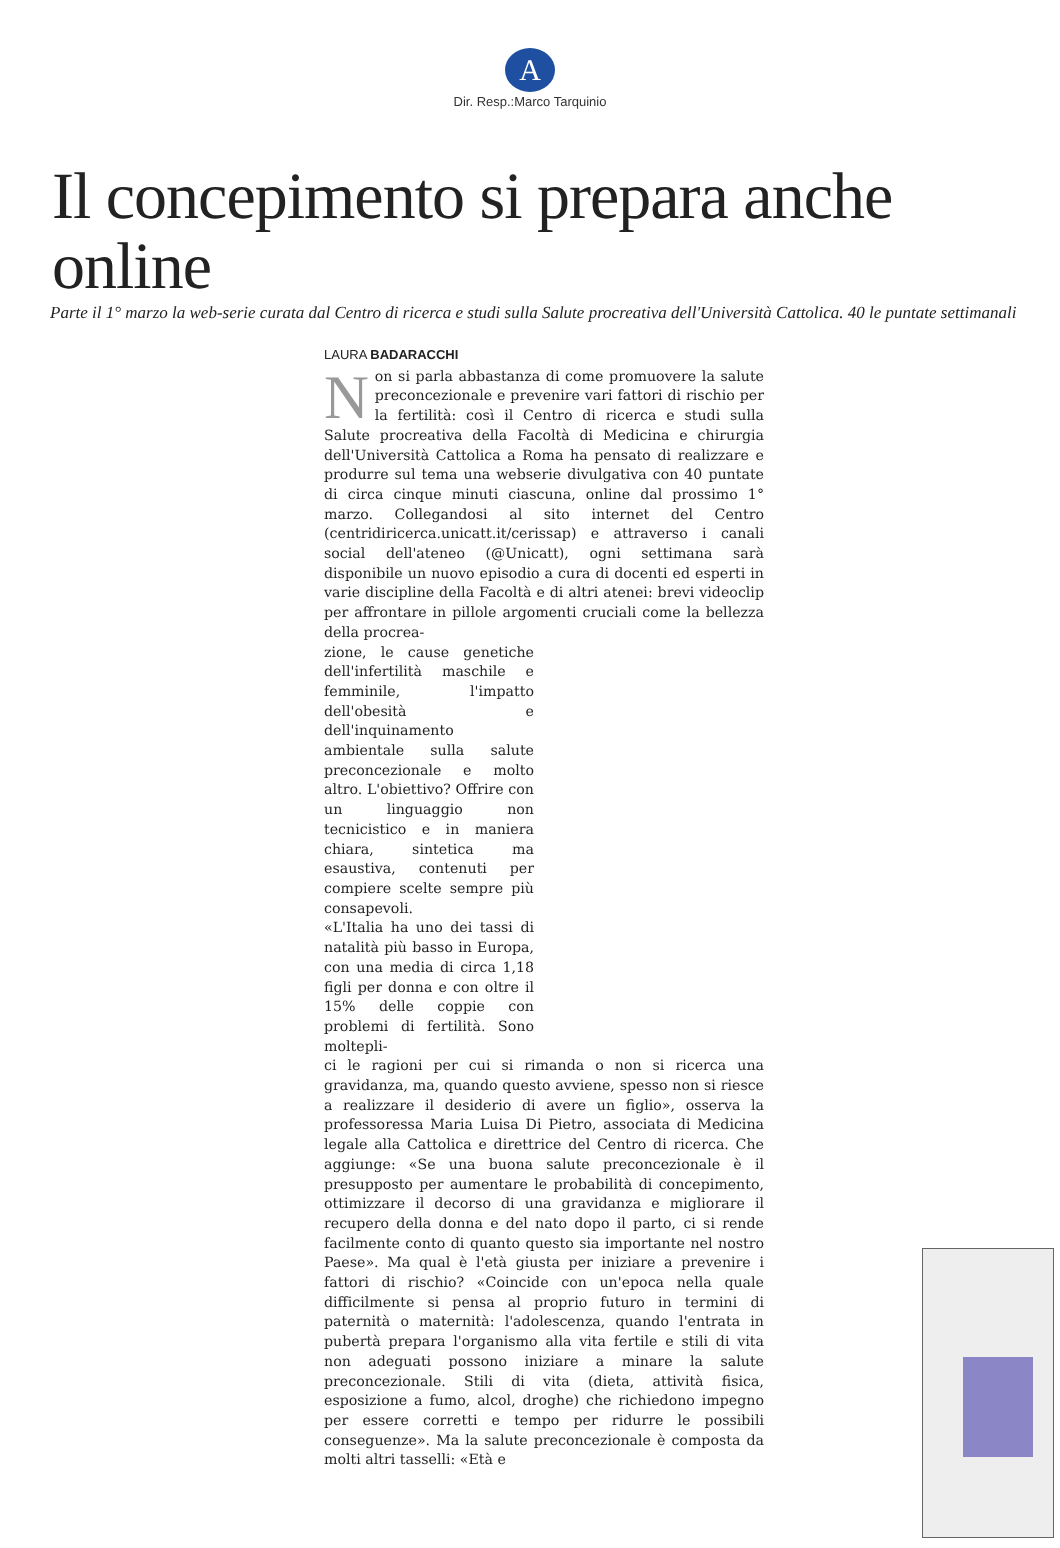A
Dir. Resp.:Marco Tarquinio
Il concepimento si prepara anche online
Parte il 1° marzo la web-serie curata dal Centro di ricerca e studi sulla Salute procreativa dell'Università Cattolica. 40 le puntate settimanali
LAURA BADARACCHI
Non si parla abbastanza di come promuovere la salute preconcezionale e prevenire vari fattori di rischio per la fertilità: così il Centro di ricerca e studi sulla Salute procreativa della Facoltà di Medicina e chirurgia dell'Università Cattolica a Roma ha pensato di realizzare e produrre sul tema una webserie divulgativa con 40 puntate di circa cinque minuti ciascuna, online dal prossimo 1° marzo. Collegandosi al sito internet del Centro (centridiricerca.unicatt.it/cerissap) e attraverso i canali social dell'ateneo (@Unicatt), ogni settimana sarà disponibile un nuovo episodio a cura di docenti ed esperti in varie discipline della Facoltà e di altri atenei: brevi videoclip per affrontare in pillole argomenti cruciali come la bellezza della procrea-
zione, le cause genetiche dell'infertilità maschile e femminile, l'impatto dell'obesità e dell'inquinamento ambientale sulla salute preconcezionale e molto altro. L'obiettivo? Offrire con un linguaggio non tecnicistico e in maniera chiara, sintetica ma esaustiva, contenuti per compiere scelte sempre più consapevoli.
«L'Italia ha uno dei tassi di natalità più basso in Europa, con una media di circa 1,18 figli per donna e con oltre il 15% delle coppie con problemi di fertilità. Sono moltepli-
ci le ragioni per cui si rimanda o non si ricerca una gravidanza, ma, quando questo avviene, spesso non si riesce a realizzare il desiderio di avere un figlio», osserva la professoressa Maria Luisa Di Pietro, associata di Medicina legale alla Cattolica e direttrice del Centro di ricerca. Che aggiunge: «Se una buona salute preconcezionale è il presupposto per aumentare le probabilità di concepimento, ottimizzare il decorso di una gravidanza e migliorare il recupero della donna e del nato dopo il parto, ci si rende facilmente conto di quanto questo sia importante nel nostro Paese». Ma qual è l'età giusta per iniziare a prevenire i fattori di rischio? «Coincide con un'epoca nella quale difficilmente si pensa al proprio futuro in termini di paternità o maternità: l'adolescenza, quando l'entrata in pubertà prepara l'organismo alla vita fertile e stili di vita non adeguati possono iniziare a minare la salute preconcezionale. Stili di vita (dieta, attività fisica, esposizione a fumo, alcol, droghe) che richiedono impegno per essere corretti e tempo per ridurre le possibili conseguenze». Ma la salute preconcezionale è composta da molti altri tasselli: «Età e